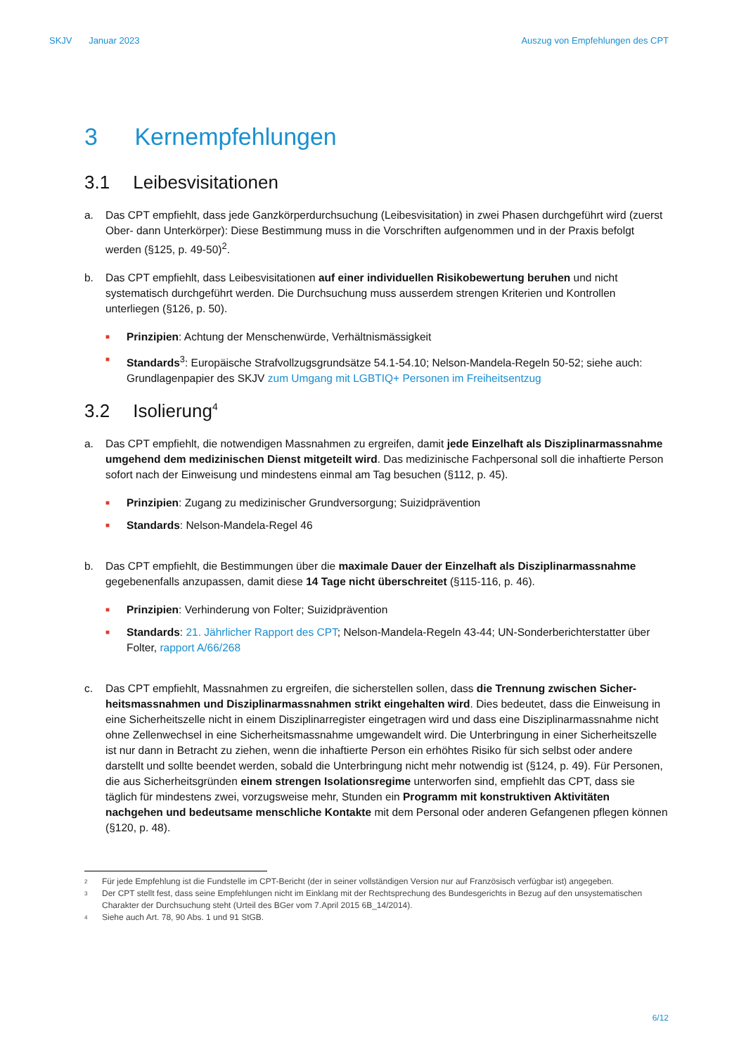SKJV Januar 2023 Auszug von Empfehlungen des CPT
3 Kernempfehlungen
3.1 Leibesvisitationen
a. Das CPT empfiehlt, dass jede Ganzkörperdurchsuchung (Leibesvisitation) in zwei Phasen durchgeführt wird (zuerst Ober- dann Unterkörper): Diese Bestimmung muss in die Vorschriften aufgenommen und in der Praxis befolgt werden (§125, p. 49-50)<sup>2</sup>.
b. Das CPT empfiehlt, dass Leibesvisitationen auf einer individuellen Risikobewertung beruhen und nicht systematisch durchgeführt werden. Die Durchsuchung muss ausserdem strengen Kriterien und Kontrollen unterliegen (§126, p. 50).
■
Prinzipien: Achtung der Menschenwürde, Verhältnismässigkeit
■
Standards<sup>3</sup>: Europäische Strafvollzugsgrundsätze 54.1-54.10; Nelson-Mandela-Regeln 50-52; siehe auch: Grundlagenpapier des SKJV zum Umgang mit LGBTIQ+ Personen im Freiheitsentzug
3.2 Isolierung<sup>4</sup>
a. Das CPT empfiehlt, die notwendigen Massnahmen zu ergreifen, damit jede Einzelhaft als Disziplinarmass­nahme umgehend dem medizinischen Dienst mitgeteilt wird. Das medizinische Fachpersonal soll die in­haftierte Person sofort nach der Einweisung und mindestens einmal am Tag besuchen (§112, p. 45).
■
Prinzipien: Zugang zu medizinischer Grundversorgung; Suizidprävention
■
Standards: Nelson-Mandela-Regel 46
b. Das CPT empfiehlt, die Bestimmungen über die maximale Dauer der Einzelhaft als Disziplinarmass­nahme gegebenenfalls anzupassen, damit diese 14 Tage nicht überschreitet (§115-116, p. 46).
■
Prinzipien: Verhinderung von Folter; Suizidprävention
■
Standards: 21. Jährlicher Rapport des CPT; Nelson-Mandela-Regeln 43-44; UN-Sonderberichterstatter über Folter, rapport A/66/268
c. Das CPT empfiehlt, Massnahmen zu ergreifen, die sicherstellen sollen, dass die Trennung zwischen Sicher­heitsmassnahmen und Disziplinarmassnahmen strikt eingehalten wird. Dies bedeutet, dass die Einwei­sung in eine Sicherheitszelle nicht in einem Disziplinarregister eingetragen wird und dass eine Disziplinar­massnahme nicht ohne Zellenwechsel in eine Sicherheitsmassnahme umgewandelt wird. Die Unterbrin­gung in einer Sicherheitszelle ist nur dann in Betracht zu ziehen, wenn die inhaftierte Person ein erhöhtes Risiko für sich selbst oder andere darstellt und sollte beendet werden, sobald die Unterbringung nicht mehr notwendig ist (§124, p. 49). Für Personen, die aus Sicherheitsgründen einem strengen Isolationsregime unterworfen sind, empfiehlt das CPT, dass sie täglich für mindestens zwei, vorzugsweise mehr, Stunden ein Programm mit konstruktiven Aktivitäten nachgehen und bedeutsame menschliche Kontakte mit dem Personal oder anderen Gefangenen pflegen können (§120, p. 48).
2 Für jede Empfehlung ist die Fundstelle im CPT-Bericht (der in seiner vollständigen Version nur auf Französisch verfügbar ist) angegeben.
3 Der CPT stellt fest, dass seine Empfehlungen nicht im Einklang mit der Rechtsprechung des Bundesgerichts in Bezug auf den unsystematischen Charakter der Durchsuchung steht (Urteil des BGer vom 7.April 2015 6B_14/2014).
4 Siehe auch Art. 78, 90 Abs. 1 und 91 StGB.
6/12